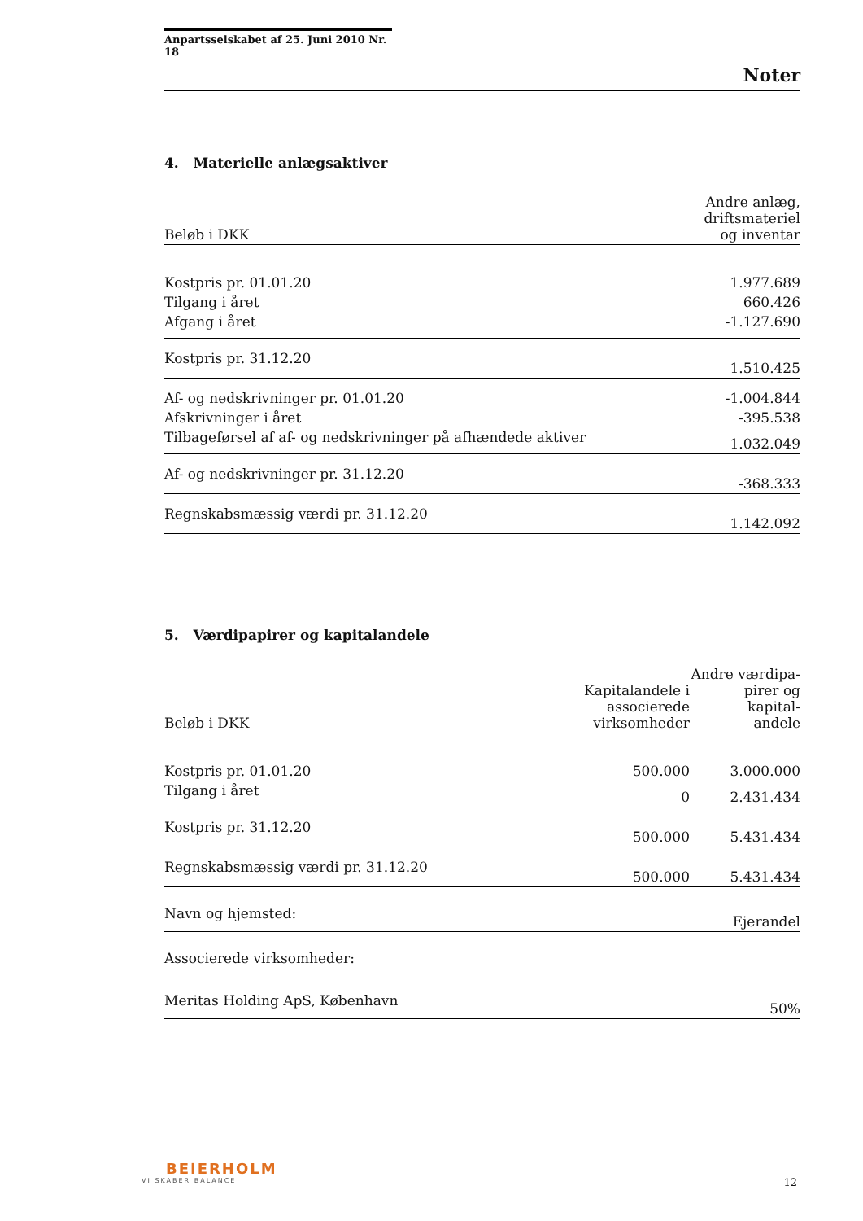Anpartsselskabet af 25. Juni 2010 Nr. 18
Noter
4. Materielle anlægsaktiver
| Beløb i DKK | Andre anlæg, driftsmateriel og inventar |
| --- | --- |
| Kostpris pr. 01.01.20 | 1.977.689 |
| Tilgang i året | 660.426 |
| Afgang i året | -1.127.690 |
| Kostpris pr. 31.12.20 | 1.510.425 |
| Af- og nedskrivninger pr. 01.01.20 | -1.004.844 |
| Afskrivninger i året | -395.538 |
| Tilbageførsel af af- og nedskrivninger på afhændede aktiver | 1.032.049 |
| Af- og nedskrivninger pr. 31.12.20 | -368.333 |
| Regnskabsmæssig værdi pr. 31.12.20 | 1.142.092 |
5. Værdipapirer og kapitalandele
| Beløb i DKK | Kapitalandele i associerede virksomheder | Andre værdipa- pirer og kapital- andele |
| --- | --- | --- |
| Kostpris pr. 01.01.20 | 500.000 | 3.000.000 |
| Tilgang i året | 0 | 2.431.434 |
| Kostpris pr. 31.12.20 | 500.000 | 5.431.434 |
| Regnskabsmæssig værdi pr. 31.12.20 | 500.000 | 5.431.434 |
| Navn og hjemsted: | | Ejerandel |
| Associerede virksomheder: | | |
| Meritas Holding ApS, København | | 50% |
BEIERHOLM
VI SKABER BALANCE
12